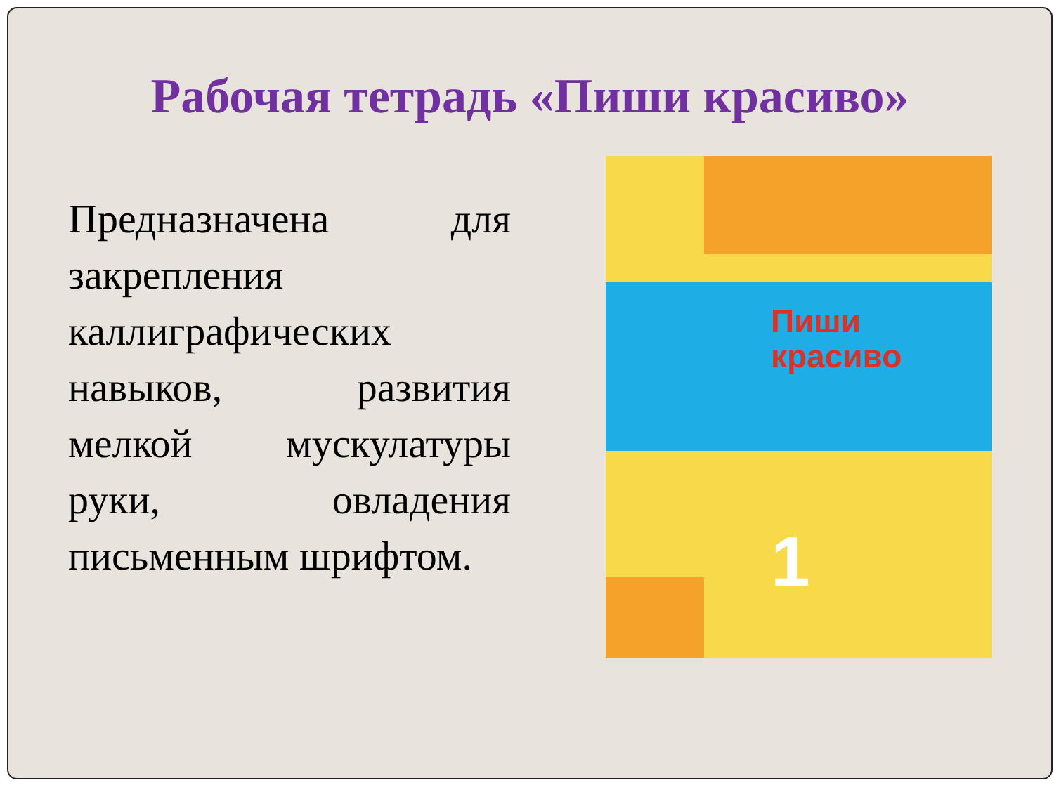Рабочая тетрадь «Пиши красиво»
Предназначена для закрепления каллиграфических навыков, развития мелкой мускулатуры руки, овладения письменным шрифтом.
Пиши
красиво
1